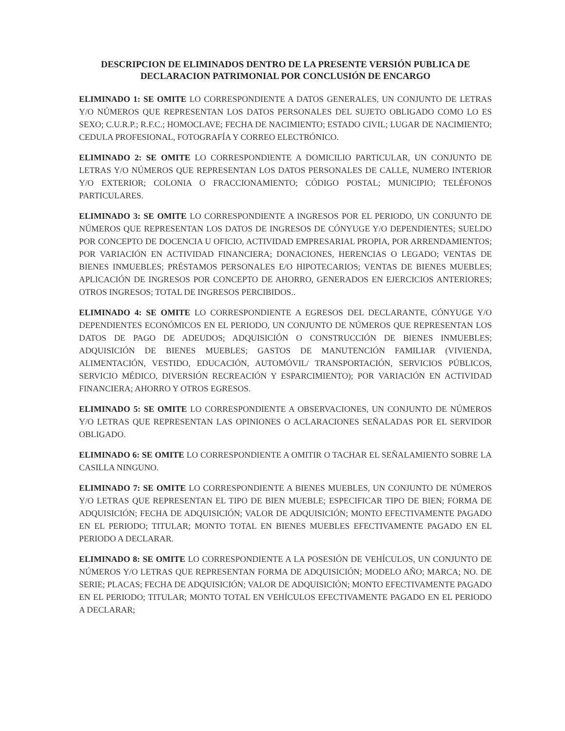DESCRIPCION DE ELIMINADOS DENTRO DE LA PRESENTE VERSIÓN PUBLICA DE
DECLARACION PATRIMONIAL POR CONCLUSIÓN DE ENCARGO
ELIMINADO 1: SE OMITE LO CORRESPONDIENTE A DATOS GENERALES, UN CONJUNTO DE LETRAS Y/O NÚMEROS QUE REPRESENTAN LOS DATOS PERSONALES DEL SUJETO OBLIGADO COMO LO ES SEXO; C.U.R.P.; R.F.C.; HOMOCLAVE; FECHA DE NACIMIENTO; ESTADO CIVIL; LUGAR DE NACIMIENTO; CEDULA PROFESIONAL, FOTOGRAFÍA Y CORREO ELECTRÓNICO.
ELIMINADO 2: SE OMITE LO CORRESPONDIENTE A DOMICILIO PARTICULAR, UN CONJUNTO DE LETRAS Y/O NÚMEROS QUE REPRESENTAN LOS DATOS PERSONALES DE CALLE, NUMERO INTERIOR Y/O EXTERIOR; COLONIA O FRACCIONAMIENTO; CÓDIGO POSTAL; MUNICIPIO; TELÉFONOS PARTICULARES.
ELIMINADO 3: SE OMITE LO CORRESPONDIENTE A INGRESOS POR EL PERIODO, UN CONJUNTO DE NÚMEROS QUE REPRESENTAN LOS DATOS DE INGRESOS DE CÓNYUGE Y/O DEPENDIENTES; SUELDO POR CONCEPTO DE DOCENCIA U OFICIO, ACTIVIDAD EMPRESARIAL PROPIA, POR ARRENDAMIENTOS; POR VARIACIÓN EN ACTIVIDAD FINANCIERA; DONACIONES, HERENCIAS O LEGADO; VENTAS DE BIENES INMUEBLES; PRÉSTAMOS PERSONALES E/O HIPOTECARIOS; VENTAS DE BIENES MUEBLES; APLICACIÓN DE INGRESOS POR CONCEPTO DE AHORRO, GENERADOS EN EJERCICIOS ANTERIORES; OTROS INGRESOS; TOTAL DE INGRESOS PERCIBIDOS..
ELIMINADO 4: SE OMITE LO CORRESPONDIENTE A EGRESOS DEL DECLARANTE, CÓNYUGE Y/O DEPENDIENTES ECONÓMICOS EN EL PERIODO, UN CONJUNTO DE NÚMEROS QUE REPRESENTAN LOS DATOS DE PAGO DE ADEUDOS; ADQUISICIÓN O CONSTRUCCIÓN DE BIENES INMUEBLES; ADQUISICIÓN DE BIENES MUEBLES; GASTOS DE MANUTENCIÓN FAMILIAR (VIVIENDA, ALIMENTACIÓN, VESTIDO, EDUCACIÓN, AUTOMÓVIL/ TRANSPORTACIÓN, SERVICIOS PÚBLICOS, SERVICIO MÉDICO, DIVERSIÓN RECREACIÓN Y ESPARCIMIENTO); POR VARIACIÓN EN ACTIVIDAD FINANCIERA; AHORRO Y OTROS EGRESOS.
ELIMINADO 5: SE OMITE LO CORRESPONDIENTE A OBSERVACIONES, UN CONJUNTO DE NÚMEROS Y/O LETRAS QUE REPRESENTAN LAS OPINIONES O ACLARACIONES SEÑALADAS POR EL SERVIDOR OBLIGADO.
ELIMINADO 6: SE OMITE LO CORRESPONDIENTE A OMITIR O TACHAR EL SEÑALAMIENTO SOBRE LA CASILLA NINGUNO.
ELIMINADO 7: SE OMITE LO CORRESPONDIENTE A BIENES MUEBLES, UN CONJUNTO DE NÚMEROS Y/O LETRAS QUE REPRESENTAN EL TIPO DE BIEN MUEBLE; ESPECIFICAR TIPO DE BIEN; FORMA DE ADQUISICIÓN; FECHA DE ADQUISICIÓN; VALOR DE ADQUISICIÓN; MONTO EFECTIVAMENTE PAGADO EN EL PERIODO; TITULAR; MONTO TOTAL EN BIENES MUEBLES EFECTIVAMENTE PAGADO EN EL PERIODO A DECLARAR.
ELIMINADO 8: SE OMITE LO CORRESPONDIENTE A LA POSESIÓN DE VEHÍCULOS, UN CONJUNTO DE NÚMEROS Y/O LETRAS QUE REPRESENTAN FORMA DE ADQUISICIÓN; MODELO AÑO; MARCA; NO. DE SERIE; PLACAS; FECHA DE ADQUISICIÓN; VALOR DE ADQUISICIÓN; MONTO EFECTIVAMENTE PAGADO EN EL PERIODO; TITULAR; MONTO TOTAL EN VEHÍCULOS EFECTIVAMENTE PAGADO EN EL PERIODO A DECLARAR;